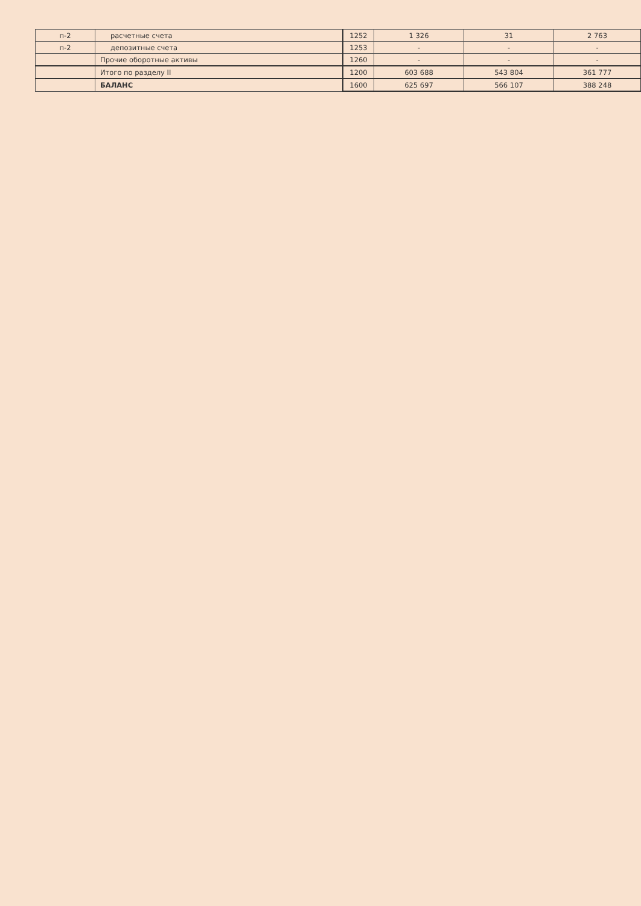| п-2 | расчетные счета | 1252 | 1 326 | 31 | 2 763 |
| п-2 | депозитные счета | 1253 | - | - | - |
| | Прочие оборотные активы | 1260 | - | - | - |
| | Итого по разделу II | 1200 | 603 688 | 543 804 | 361 777 |
| | БАЛАНС | 1600 | 625 697 | 566 107 | 388 248 |